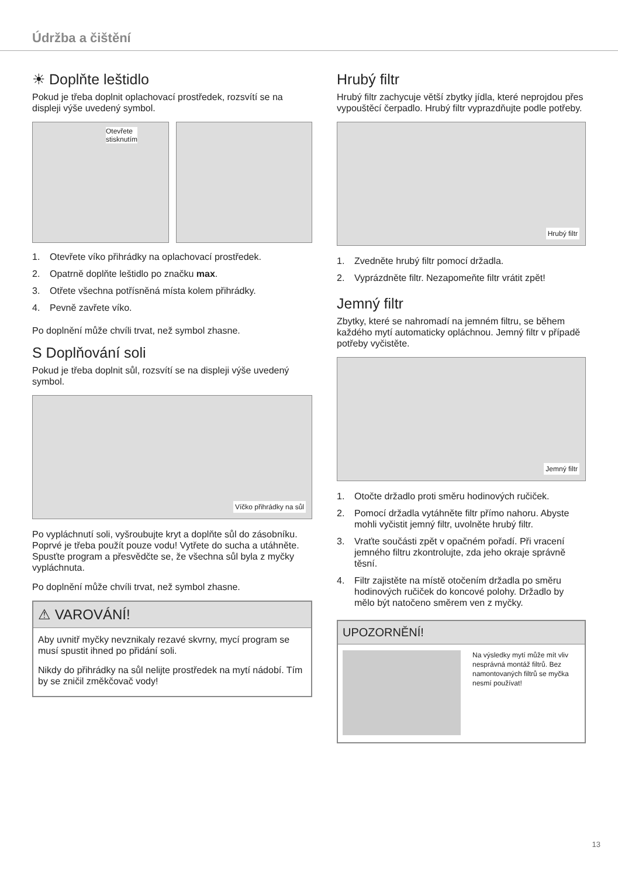Údržba a čištění
☀ Doplňte leštidlo
Pokud je třeba doplnit oplachovací prostředek, rozsvítí se na displeji výše uvedený symbol.
Otevřete
stisknutím
1. Otevřete víko přihrádky na oplachovací prostředek.
2. Opatrně doplňte leštidlo po značku max.
3. Otřete všechna potřísněná místa kolem přihrádky.
4. Pevně zavřete víko.
Po doplnění může chvíli trvat, než symbol zhasne.
S Doplňování soli
Pokud je třeba doplnit sůl, rozsvítí se na displeji výše uvedený symbol.
Víčko přihrádky na sůl
Po vypláchnutí soli, vyšroubujte kryt a doplňte sůl do zásobníku. Poprvé je třeba použít pouze vodu! Vytřete do sucha a utáhněte. Spusťte program a přesvědčte se, že všechna sůl byla z myčky vypláchnuta.
Po doplnění může chvíli trvat, než symbol zhasne.
⚠ VAROVÁNÍ!
Aby uvnitř myčky nevznikaly rezavé skvrny, mycí program se musí spustit ihned po přidání soli.
Nikdy do přihrádky na sůl nelijte prostředek na mytí nádobí. Tím by se zničil změkčovač vody!
Hrubý filtr
Hrubý filtr zachycuje větší zbytky jídla, které neprojdou přes vypouštěcí čerpadlo. Hrubý filtr vyprazdňujte podle potřeby.
Hrubý filtr
1. Zvedněte hrubý filtr pomocí držadla.
2. Vyprázdněte filtr. Nezapomeňte filtr vrátit zpět!
Jemný filtr
Zbytky, které se nahromadí na jemném filtru, se během každého mytí automaticky opláchnou. Jemný filtr v případě potřeby vyčistěte.
Jemný filtr
1. Otočte držadlo proti směru hodinových ručiček.
2. Pomocí držadla vytáhněte filtr přímo nahoru. Abyste mohli vyčistit jemný filtr, uvolněte hrubý filtr.
3. Vraťte součásti zpět v opačném pořadí. Při vracení jemného filtru zkontrolujte, zda jeho okraje správně těsní.
4. Filtr zajistěte na místě otočením držadla po směru hodinových ručiček do koncové polohy. Držadlo by mělo být natočeno směrem ven z myčky.
UPOZORNĚNÍ!
Na výsledky mytí může mít vliv nesprávná montáž filtrů. Bez namontovaných filtrů se myčka nesmí používat!
13